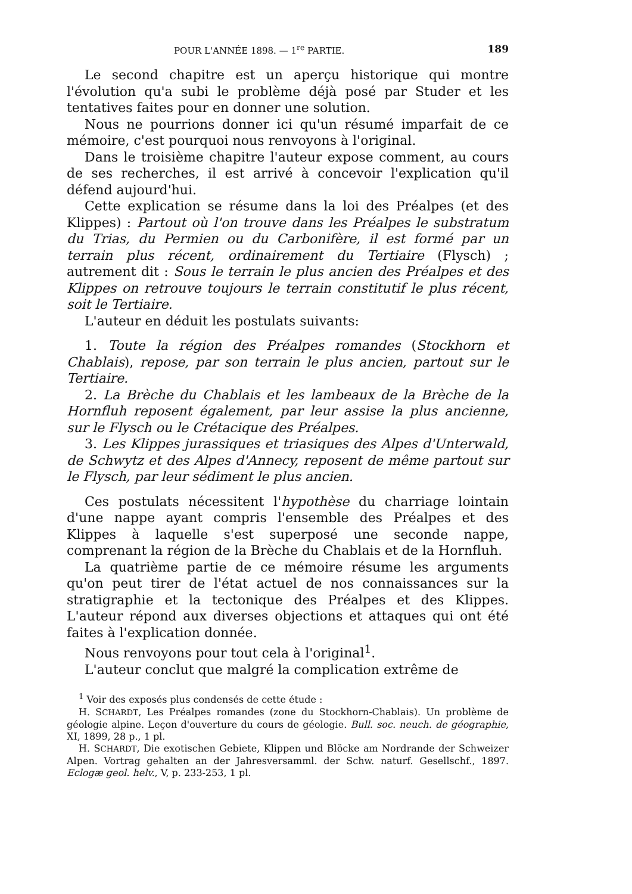POUR L'ANNÉE 1898. — 1<sup>re</sup> PARTIE. 189
Le second chapitre est un aperçu historique qui montre l'évolution qu'a subi le problème déjà posé par Studer et les tentatives faites pour en donner une solution.
Nous ne pourrions donner ici qu'un résumé imparfait de ce mémoire, c'est pourquoi nous renvoyons à l'original.
Dans le troisième chapitre l'auteur expose comment, au cours de ses recherches, il est arrivé à concevoir l'explication qu'il défend aujourd'hui.
Cette explication se résume dans la loi des Préalpes (et des Klippes) : Partout où l'on trouve dans les Préalpes le substratum du Trias, du Permien ou du Carbonifère, il est formé par un terrain plus récent, ordinairement du Tertiaire (Flysch) ; autrement dit : Sous le terrain le plus ancien des Préalpes et des Klippes on retrouve toujours le terrain constitutif le plus récent, soit le Tertiaire.
L'auteur en déduit les postulats suivants:
1. Toute la région des Préalpes romandes (Stockhorn et Chablais), repose, par son terrain le plus ancien, partout sur le Tertiaire.
2. La Brèche du Chablais et les lambeaux de la Brèche de la Hornfluh reposent également, par leur assise la plus ancienne, sur le Flysch ou le Crétacique des Préalpes.
3. Les Klippes jurassiques et triasiques des Alpes d'Unterwald, de Schwytz et des Alpes d'Annecy, reposent de même partout sur le Flysch, par leur sédiment le plus ancien.
Ces postulats nécessitent l'hypothèse du charriage lointain d'une nappe ayant compris l'ensemble des Préalpes et des Klippes à laquelle s'est superposé une seconde nappe, comprenant la région de la Brèche du Chablais et de la Hornfluh.
La quatrième partie de ce mémoire résume les arguments qu'on peut tirer de l'état actuel de nos connaissances sur la stratigraphie et la tectonique des Préalpes et des Klippes. L'auteur répond aux diverses objections et attaques qui ont été faites à l'explication donnée.
Nous renvoyons pour tout cela à l'original<sup>1</sup>.
L'auteur conclut que malgré la complication extrême de
<sup>1</sup> Voir des exposés plus condensés de cette étude :
H. SCHARDT, Les Préalpes romandes (zone du Stockhorn-Chablais). Un problème de géologie alpine. Leçon d'ouverture du cours de géologie. Bull. soc. neuch. de géographie, XI, 1899, 28 p., 1 pl.
H. SCHARDT, Die exotischen Gebiete, Klippen und Blöcke am Nordrande der Schweizer Alpen. Vortrag gehalten an der Jahresversamml. der Schw. naturf. Gesellschf., 1897. Eclogæ geol. helv., V, p. 233-253, 1 pl.